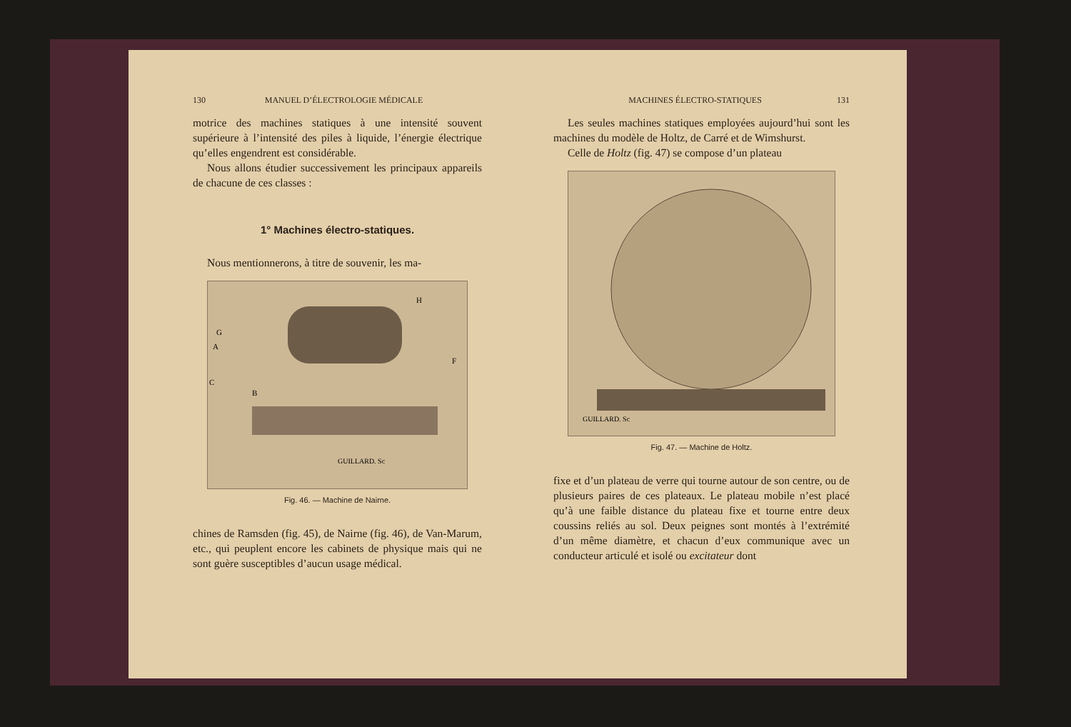130 MANUEL D’ÉLECTROLOGIE MÉDICALE
motrice des machines statiques à une intensité souvent supérieure à l’intensité des piles à liquide, l’énergie électrique qu’elles engendrent est considérable.
Nous allons étudier successivement les principaux appareils de chacune de ces classes :
1° Machines électro-statiques.
Nous mentionnerons, à titre de souvenir, les ma-
G
A
C
B
H
F
GUILLARD. Sc
Fig. 46. — Machine de Nairne.
chines de Ramsden (fig. 45), de Nairne (fig. 46), de Van-Marum, etc., qui peuplent encore les cabinets de physique mais qui ne sont guère susceptibles d’aucun usage médical.
MACHINES ÉLECTRO-STATIQUES 131
Les seules machines statiques employées aujourd’hui sont les machines du modèle de Holtz, de Carré et de Wimshurst.
Celle de Holtz (fig. 47) se compose d’un plateau
GUILLARD. Sc
Fig. 47. — Machine de Holtz.
fixe et d’un plateau de verre qui tourne autour de son centre, ou de plusieurs paires de ces plateaux. Le plateau mobile n’est placé qu’à une faible distance du plateau fixe et tourne entre deux coussins reliés au sol. Deux peignes sont montés à l’extrémité d’un même diamètre, et chacun d’eux communique avec un conducteur articulé et isolé ou excitateur dont